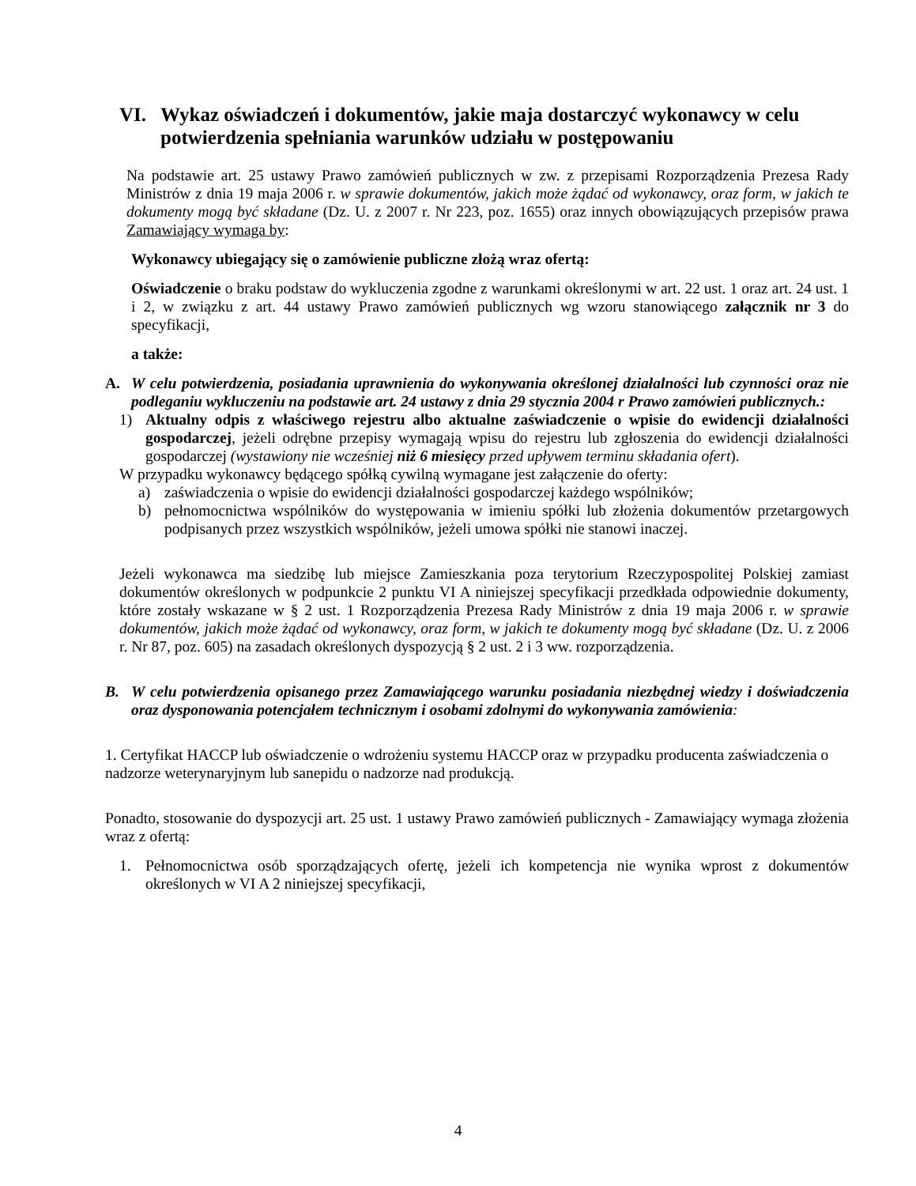VI. Wykaz oświadczeń i dokumentów, jakie maja dostarczyć wykonawcy w celu potwierdzenia spełniania warunków udziału w postępowaniu
Na podstawie art. 25 ustawy Prawo zamówień publicznych w zw. z przepisami Rozporządzenia Prezesa Rady Ministrów z dnia 19 maja 2006 r. w sprawie dokumentów, jakich może żądać od wykonawcy, oraz form, w jakich te dokumenty mogą być składane (Dz. U. z 2007 r. Nr 223, poz. 1655) oraz innych obowiązujących przepisów prawa Zamawiający wymaga by:
Wykonawcy ubiegający się o zamówienie publiczne złożą wraz ofertą:
Oświadczenie o braku podstaw do wykluczenia zgodne z warunkami określonymi w art. 22 ust. 1 oraz art. 24 ust. 1 i 2, w związku z art. 44 ustawy Prawo zamówień publicznych wg wzoru stanowiącego załącznik nr 3 do specyfikacji,
a także:
A. W celu potwierdzenia, posiadania uprawnienia do wykonywania określonej działalności lub czynności oraz nie podleganiu wykluczeniu na podstawie art. 24 ustawy z dnia 29 stycznia 2004 r Prawo zamówień publicznych.:
1) Aktualny odpis z właściwego rejestru albo aktualne zaświadczenie o wpisie do ewidencji działalności gospodarczej, jeżeli odrębne przepisy wymagają wpisu do rejestru lub zgłoszenia do ewidencji działalności gospodarczej (wystawiony nie wcześniej niż 6 miesięcy przed upływem terminu składania ofert).
W przypadku wykonawcy będącego spółką cywilną wymagane jest załączenie do oferty:
a) zaświadczenia o wpisie do ewidencji działalności gospodarczej każdego wspólników;
b) pełnomocnictwa wspólników do występowania w imieniu spółki lub złożenia dokumentów przetargowych podpisanych przez wszystkich wspólników, jeżeli umowa spółki nie stanowi inaczej.
Jeżeli wykonawca ma siedzibę lub miejsce Zamieszkania poza terytorium Rzeczypospolitej Polskiej zamiast dokumentów określonych w podpunkcie 2 punktu VI A niniejszej specyfikacji przedkłada odpowiednie dokumenty, które zostały wskazane w § 2 ust. 1 Rozporządzenia Prezesa Rady Ministrów z dnia 19 maja 2006 r. w sprawie dokumentów, jakich może żądać od wykonawcy, oraz form, w jakich te dokumenty mogą być składane (Dz. U. z 2006 r. Nr 87, poz. 605) na zasadach określonych dyspozycją § 2 ust. 2 i 3 ww. rozporządzenia.
B. W celu potwierdzenia opisanego przez Zamawiającego warunku posiadania niezbędnej wiedzy i doświadczenia oraz dysponowania potencjałem technicznym i osobami zdolnymi do wykonywania zamówienia:
1. Certyfikat HACCP lub oświadczenie o wdrożeniu systemu HACCP oraz w przypadku producenta zaświadczenia o nadzorze weterynaryjnym lub sanepidu o nadzorze nad produkcją.
Ponadto, stosowanie do dyspozycji art. 25 ust. 1 ustawy Prawo zamówień publicznych - Zamawiający wymaga złożenia wraz z ofertą:
1. Pełnomocnictwa osób sporządzających ofertę, jeżeli ich kompetencja nie wynika wprost z dokumentów określonych w VI A 2 niniejszej specyfikacji,
4